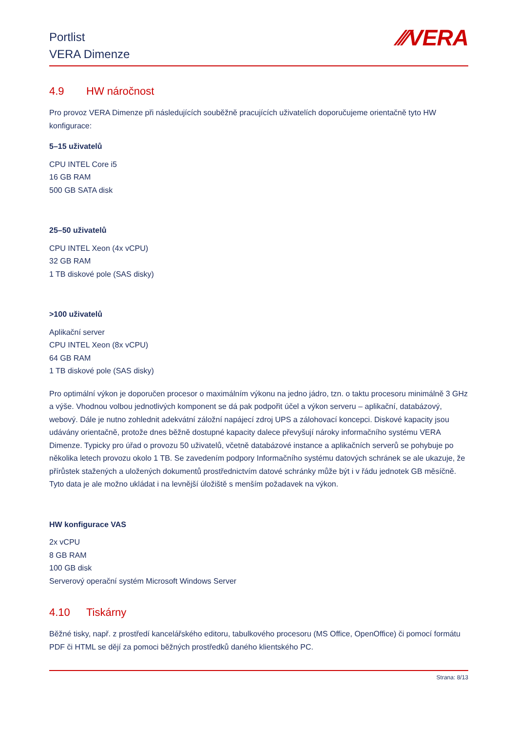Portlist
VERA Dimenze
⁄⁄⁄VERA
4.9 HW náročnost
Pro provoz VERA Dimenze při následujících souběžně pracujících uživatelích doporučujeme orientačně tyto HW konfigurace:
5–15 uživatelů
CPU INTEL Core i5
16 GB RAM
500 GB SATA disk
25–50 uživatelů
CPU INTEL Xeon (4x vCPU)
32 GB RAM
1 TB diskové pole (SAS disky)
>100 uživatelů
Aplikační server
CPU INTEL Xeon (8x vCPU)
64 GB RAM
1 TB diskové pole (SAS disky)
Pro optimální výkon je doporučen procesor o maximálním výkonu na jedno jádro, tzn. o taktu procesoru minimálně 3 GHz a výše. Vhodnou volbou jednotlivých komponent se dá pak podpořit účel a výkon serveru – aplikační, databázový, webový. Dále je nutno zohlednit adekvátní záložní napájecí zdroj UPS a zálohovací koncepci. Diskové kapacity jsou udávány orientačně, protože dnes běžně dostupné kapacity dalece převyšují nároky informačního systému VERA Dimenze. Typicky pro úřad o provozu 50 uživatelů, včetně databázové instance a aplikačních serverů se pohybuje po několika letech provozu okolo 1 TB. Se zavedením podpory Informačního systému datových schránek se ale ukazuje, že přírůstek stažených a uložených dokumentů prostřednictvím datové schránky může být i v řádu jednotek GB měsíčně. Tyto data je ale možno ukládat i na levnější úložiště s menším požadavek na výkon.
HW konfigurace VAS
2x vCPU
8 GB RAM
100 GB disk
Serverový operační systém Microsoft Windows Server
4.10 Tiskárny
Běžné tisky, např. z prostředí kancelářského editoru, tabulkového procesoru (MS Office, OpenOffice) či pomocí formátu PDF či HTML se dějí za pomoci běžných prostředků daného klientského PC.
Strana: 8/13